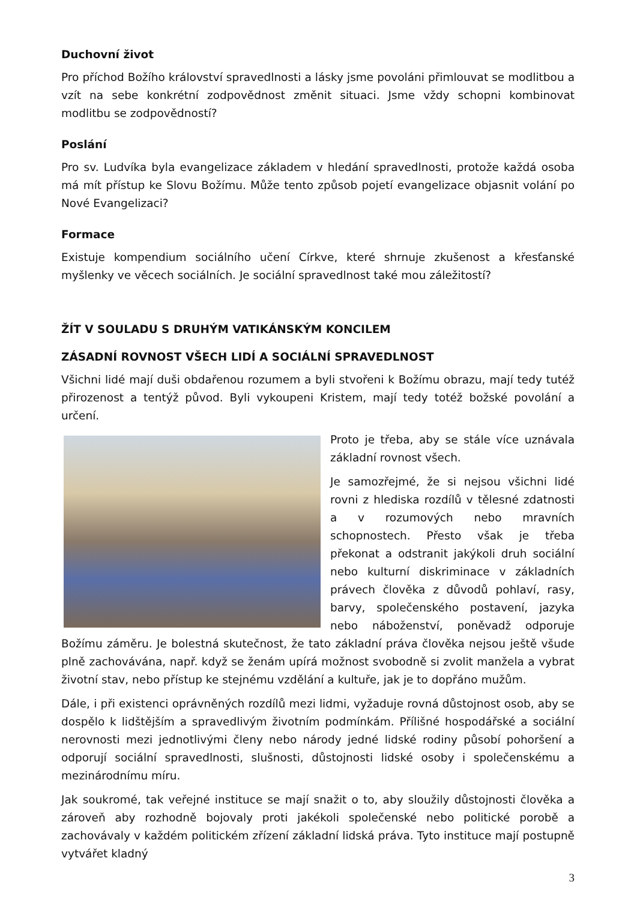Duchovní život
Pro příchod Božího království spravedlnosti a lásky jsme povoláni přimlouvat se modlitbou a vzít na sebe konkrétní zodpovědnost změnit situaci. Jsme vždy schopni kombinovat modlitbu se zodpovědností?
Poslání
Pro sv. Ludvíka byla evangelizace základem v hledání spravedlnosti, protože každá osoba má mít přístup ke Slovu Božímu. Může tento způsob pojetí evangelizace objasnit volání po Nové Evangelizaci?
Formace
Existuje kompendium sociálního učení Církve, které shrnuje zkušenost a křesťanské myšlenky ve věcech sociálních. Je sociální spravedlnost také mou záležitostí?
ŽÍT V SOULADU S DRUHÝM VATIKÁNSKÝM KONCILEM
ZÁSADNÍ ROVNOST VŠECH LIDÍ A SOCIÁLNÍ SPRAVEDLNOST
Všichni lidé mají duši obdařenou rozumem a byli stvořeni k Božímu obrazu, mají tedy tutéž přirozenost a tentýž původ. Byli vykoupeni Kristem, mají tedy totéž božské povolání a určení.
Proto je třeba, aby se stále více uznávala základní rovnost všech.
Je samozřejmé, že si nejsou všichni lidé rovni z hlediska rozdílů v tělesné zdatnosti a v rozumových nebo mravních schopnostech. Přesto však je třeba překonat a odstranit jakýkoli druh sociální nebo kulturní diskriminace v základních právech člověka z důvodů pohlaví, rasy, barvy, společenského postavení, jazyka nebo náboženství, poněvadž odporuje Božímu záměru. Je bolestná skutečnost, že tato základní práva člověka nejsou ještě všude plně zachovávána, např. když se ženám upírá možnost svobodně si zvolit manžela a vybrat životní stav, nebo přístup ke stejnému vzdělání a kultuře, jak je to dopřáno mužům.
Dále, i při existenci oprávněných rozdílů mezi lidmi, vyžaduje rovná důstojnost osob, aby se dospělo k lidštějším a spravedlivým životním podmínkám. Přílišné hospodářské a sociální nerovnosti mezi jednotlivými členy nebo národy jedné lidské rodiny působí pohoršení a odporují sociální spravedlnosti, slušnosti, důstojnosti lidské osoby i společenskému a mezinárodnímu míru.
Jak soukromé, tak veřejné instituce se mají snažit o to, aby sloužily důstojnosti člověka a zároveň aby rozhodně bojovaly proti jakékoli společenské nebo politické porobě a zachovávaly v každém politickém zřízení základní lidská práva. Tyto instituce mají postupně vytvářet kladný
3